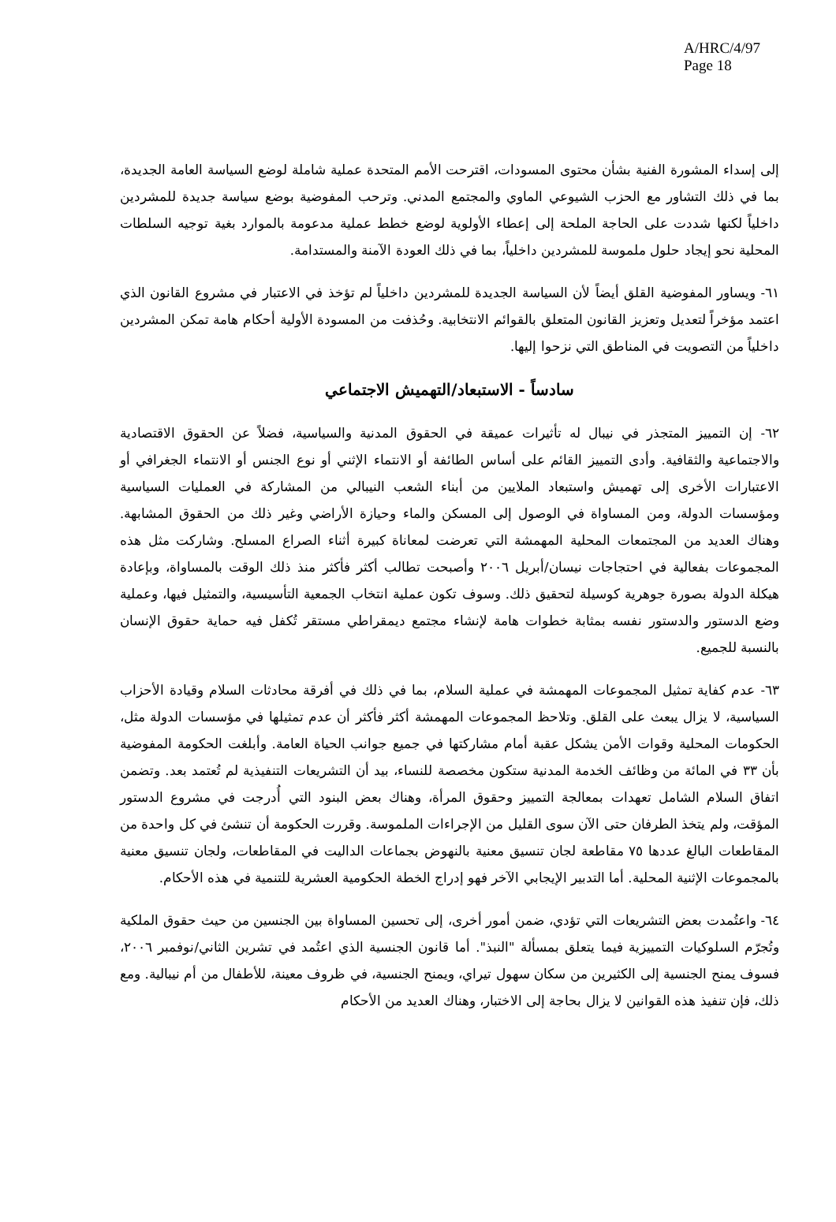A/HRC/4/97
Page 18
إلى إسداء المشورة الفنية بشأن محتوى المسودات، اقترحت الأمم المتحدة عملية شاملة لوضع السياسة العامة الجديدة، بما في ذلك التشاور مع الحزب الشيوعي الماوي والمجتمع المدني. وترحب المفوضية بوضع سياسة جديدة للمشردين داخلياً لكنها شددت على الحاجة الملحة إلى إعطاء الأولوية لوضع خطط عملية مدعومة بالموارد بغية توجيه السلطات المحلية نحو إيجاد حلول ملموسة للمشردين داخلياً، بما في ذلك العودة الآمنة والمستدامة.
٦١- ويساور المفوضية القلق أيضاً لأن السياسة الجديدة للمشردين داخلياً لم تؤخذ في الاعتبار في مشروع القانون الذي اعتمد مؤخراً لتعديل وتعزيز القانون المتعلق بالقوائم الانتخابية. وحُذفت من المسودة الأولية أحكام هامة تمكن المشردين داخلياً من التصويت في المناطق التي نزحوا إليها.
سادساً - الاستبعاد/التهميش الاجتماعي
٦٢- إن التمييز المتجذر في نيبال له تأثيرات عميقة في الحقوق المدنية والسياسية، فضلاً عن الحقوق الاقتصادية والاجتماعية والثقافية. وأدى التمييز القائم على أساس الطائفة أو الانتماء الإثني أو نوع الجنس أو الانتماء الجغرافي أو الاعتبارات الأخرى إلى تهميش واستبعاد الملايين من أبناء الشعب النيبالي من المشاركة في العمليات السياسية ومؤسسات الدولة، ومن المساواة في الوصول إلى المسكن والماء وحيازة الأراضي وغير ذلك من الحقوق المشابهة. وهناك العديد من المجتمعات المحلية المهمشة التي تعرضت لمعاناة كبيرة أثناء الصراع المسلح. وشاركت مثل هذه المجموعات بفعالية في احتجاجات نيسان/أبريل ٢٠٠٦ وأصبحت تطالب أكثر فأكثر منذ ذلك الوقت بالمساواة، وبإعادة هيكلة الدولة بصورة جوهرية كوسيلة لتحقيق ذلك. وسوف تكون عملية انتخاب الجمعية التأسيسية، والتمثيل فيها، وعملية وضع الدستور والدستور نفسه بمثابة خطوات هامة لإنشاء مجتمع ديمقراطي مستقر تُكفل فيه حماية حقوق الإنسان بالنسبة للجميع.
٦٣- عدم كفاية تمثيل المجموعات المهمشة في عملية السلام، بما في ذلك في أفرقة محادثات السلام وقيادة الأحزاب السياسية، لا يزال يبعث على القلق. وتلاحظ المجموعات المهمشة أكثر فأكثر أن عدم تمثيلها في مؤسسات الدولة مثل، الحكومات المحلية وقوات الأمن يشكل عقبة أمام مشاركتها في جميع جوانب الحياة العامة. وأبلغت الحكومة المفوضية بأن ٣٣ في المائة من وظائف الخدمة المدنية ستكون مخصصة للنساء، بيد أن التشريعات التنفيذية لم تُعتمد بعد. وتضمن اتفاق السلام الشامل تعهدات بمعالجة التمييز وحقوق المرأة، وهناك بعض البنود التي أُدرجت في مشروع الدستور المؤقت، ولم يتخذ الطرفان حتى الآن سوى القليل من الإجراءات الملموسة. وقررت الحكومة أن تنشئ في كل واحدة من المقاطعات البالغ عددها ٧٥ مقاطعة لجان تنسيق معنية بالنهوض بجماعات الداليت في المقاطعات، ولجان تنسيق معنية بالمجموعات الإثنية المحلية. أما التدبير الإيجابي الآخر فهو إدراج الخطة الحكومية العشرية للتنمية في هذه الأحكام.
٦٤- واعتُمدت بعض التشريعات التي تؤدي، ضمن أمور أخرى، إلى تحسين المساواة بين الجنسين من حيث حقوق الملكية وتُجرّم السلوكيات التمييزية فيما يتعلق بمسألة "النبذ". أما قانون الجنسية الذي اعتُمد في تشرين الثاني/نوفمبر ٢٠٠٦، فسوف يمنح الجنسية إلى الكثيرين من سكان سهول تيراي، ويمنح الجنسية، في ظروف معينة، للأطفال من أم نيبالية. ومع ذلك، فإن تنفيذ هذه القوانين لا يزال بحاجة إلى الاختبار، وهناك العديد من الأحكام